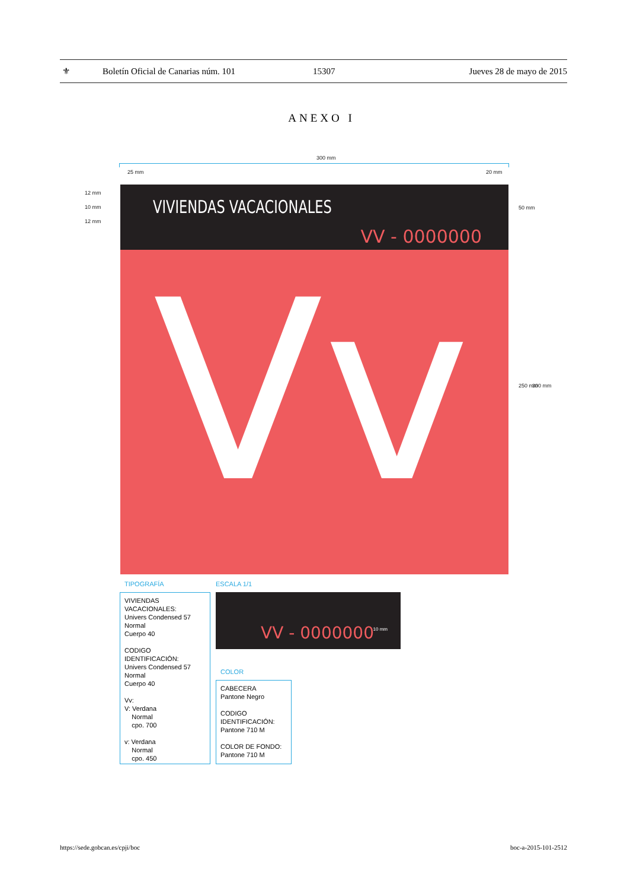⚜ Boletín Oficial de Canarias núm. 101 15307 Jueves 28 de mayo de 2015
ANEXO I
300 mm
25 mm 20 mm
12 mm
10 mm
12 mm
50 mm
250 mm 300 mm
VIVIENDAS VACACIONALES
VV - 0000000
Vv
TIPOGRAFÍA ESCALA 1/1
VIVIENDAS
VACACIONALES:
Univers Condensed 57
Normal
Cuerpo 40
CODIGO
IDENTIFICACIÓN:
Univers Condensed 57
Normal
Cuerpo 40
Vv:
V: Verdana
Normal
cpo. 700
v: Verdana
Normal
cpo. 450
VV - 0000000 10 mm
COLOR
CABECERA
Pantone Negro
CODIGO
IDENTIFICACIÓN:
Pantone 710 M
COLOR DE FONDO:
Pantone 710 M
https://sede.gobcan.es/cpji/boc
boc-a-2015-101-2512